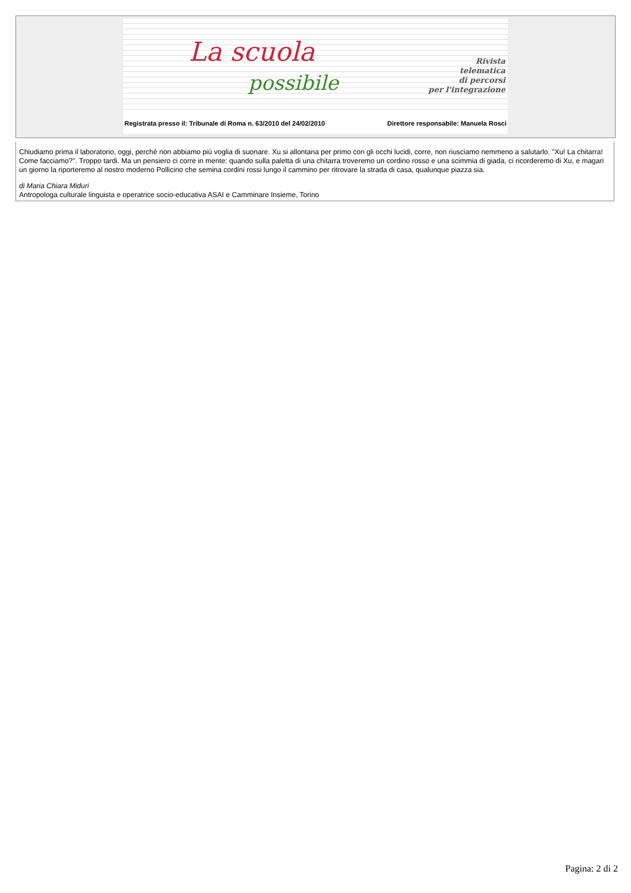La scuola
possibile
Rivista
telematica
di percorsi
per l'integrazione
Registrata presso il: Tribunale di Roma n. 63/2010 del 24/02/2010 Direttore responsabile: Manuela Rosci
Chiudiamo prima il laboratorio, oggi, perché non abbiamo più voglia di suonare. Xu si allontana per primo con gli occhi lucidi, corre, non riusciamo nemmeno a salutarlo. "Xu! La chitarra! Come facciamo?". Troppo tardi. Ma un pensiero ci corre in mente: quando sulla paletta di una chitarra troveremo un cordino rosso e una scimmia di giada, ci ricorderemo di Xu, e magari un giorno la riporteremo al nostro moderno Pollicino che semina cordini rossi lungo il cammino per ritrovare la strada di casa, qualunque piazza sia.
di Maria Chiara Miduri
Antropologa culturale linguista e operatrice socio-educativa ASAI e Camminare Insieme, Torino
Pagina: 2 di 2